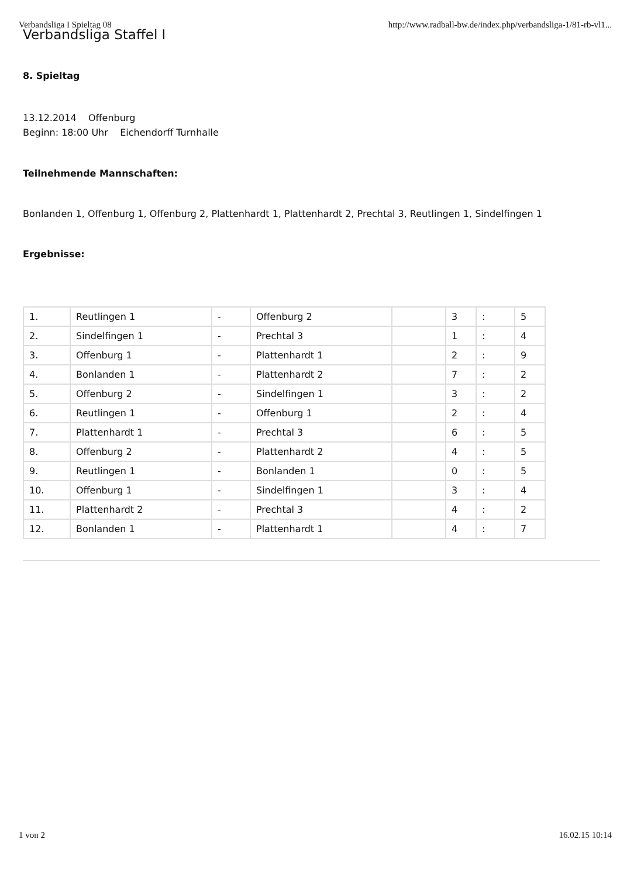Verbandsliga I Spieltag 08 http://www.radball-bw.de/index.php/verbandsliga-1/81-rb-vl1...
Verbandsliga Staffel I
8. Spieltag
13.12.2014 Offenburg
Beginn: 18:00 Uhr Eichendorff Turnhalle
Teilnehmende Mannschaften:
Bonlanden 1, Offenburg 1, Offenburg 2, Plattenhardt 1, Plattenhardt 2, Prechtal 3, Reutlingen 1, Sindelfingen 1
Ergebnisse:
| 1. | Reutlingen 1 | - | Offenburg 2 | | 3 | : | 5 |
| 2. | Sindelfingen 1 | - | Prechtal 3 | | 1 | : | 4 |
| 3. | Offenburg 1 | - | Plattenhardt 1 | | 2 | : | 9 |
| 4. | Bonlanden 1 | - | Plattenhardt 2 | | 7 | : | 2 |
| 5. | Offenburg 2 | - | Sindelfingen 1 | | 3 | : | 2 |
| 6. | Reutlingen 1 | - | Offenburg 1 | | 2 | : | 4 |
| 7. | Plattenhardt 1 | - | Prechtal 3 | | 6 | : | 5 |
| 8. | Offenburg 2 | - | Plattenhardt 2 | | 4 | : | 5 |
| 9. | Reutlingen 1 | - | Bonlanden 1 | | 0 | : | 5 |
| 10. | Offenburg 1 | - | Sindelfingen 1 | | 3 | : | 4 |
| 11. | Plattenhardt 2 | - | Prechtal 3 | | 4 | : | 2 |
| 12. | Bonlanden 1 | - | Plattenhardt 1 | | 4 | : | 7 |
1 von 2 16.02.15 10:14